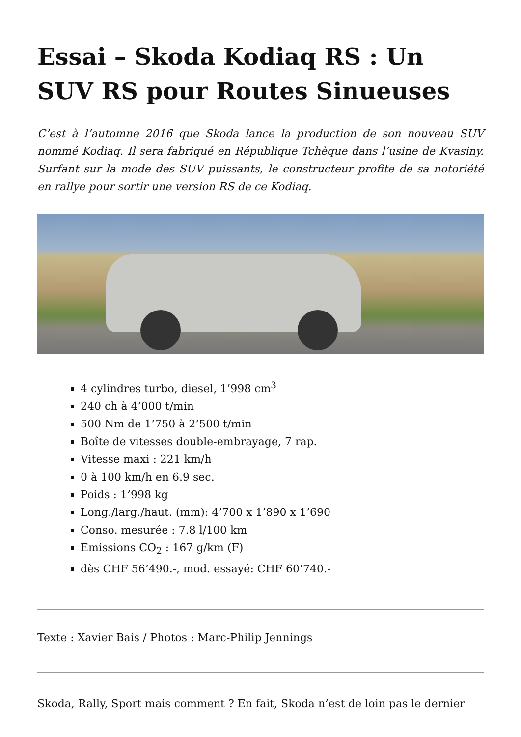Essai – Skoda Kodiaq RS : Un SUV RS pour Routes Sinueuses
C’est à l’automne 2016 que Skoda lance la production de son nouveau SUV nommé Kodiaq. Il sera fabriqué en République Tchèque dans l’usine de Kvasiny. Surfant sur la mode des SUV puissants, le constructeur profite de sa notoriété en rallye pour sortir une version RS de ce Kodiaq.
4 cylindres turbo, diesel, 1’998 cm<sup>3</sup>
240 ch à 4’000 t/min
500 Nm de 1’750 à 2’500 t/min
Boîte de vitesses double-embrayage, 7 rap.
Vitesse maxi : 221 km/h
0 à 100 km/h en 6.9 sec.
Poids : 1’998 kg
Long./larg./haut. (mm): 4’700 x 1’890 x 1’690
Conso. mesurée : 7.8 l/100 km
Emissions CO<sub>2</sub> : 167 g/km (F)
dès CHF 56’490.-, mod. essayé: CHF 60’740.-
Texte : Xavier Bais / Photos : Marc-Philip Jennings
Skoda, Rally, Sport mais comment ? En fait, Skoda n’est de loin pas le dernier